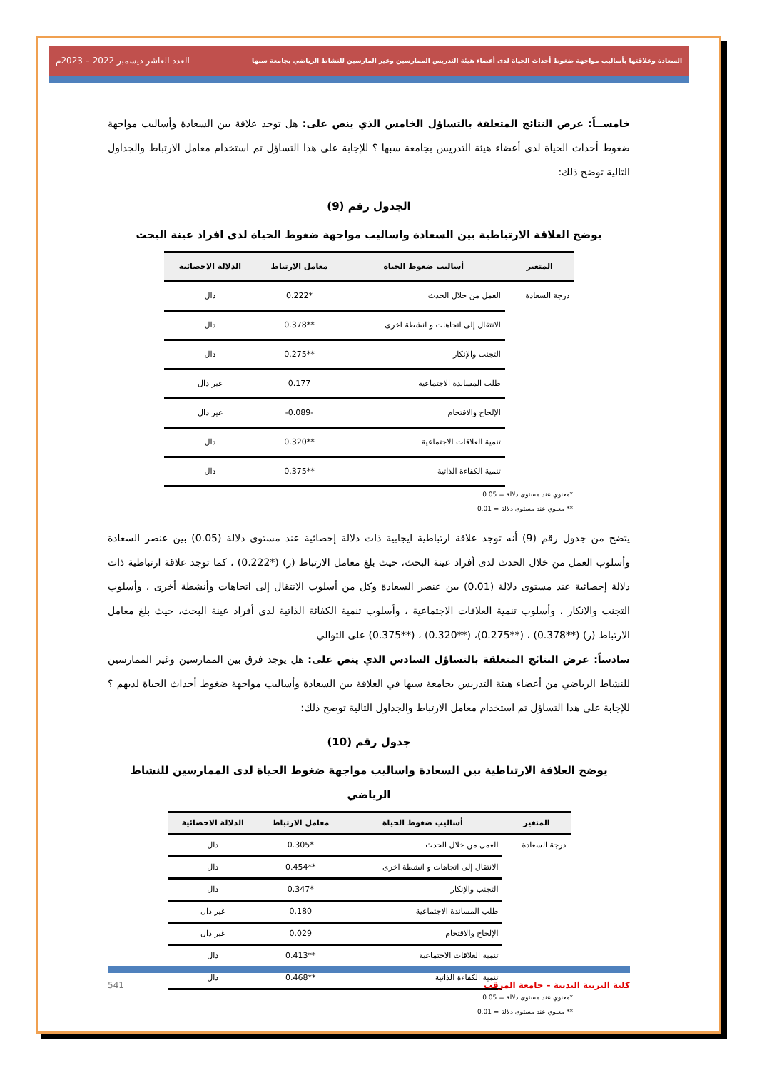السعادة وعلاقتها بأساليب مواجهة ضغوط أحداث الحياة لدى أعضاء هيئة التدريس الممارسين وغير المارسين للنشاط الرياضي بجامعة سبها العدد العاشر ديسمبر 2022 – 2023م
خامســاً: عرض النتائج المتعلقة بالتساؤل الخامس الذي ينص على: هل توجد علاقة بين السعادة وأساليب مواجهة ضغوط أحداث الحياة لدى أعضاء هيئة التدريس بجامعة سبها ؟ للإجابة على هذا التساؤل تم استخدام معامل الارتباط والجداول التالية توضح ذلك:
الجدول رقم (9)
يوضح العلاقة الارتباطية بين السعادة واساليب مواجهة ضغوط الحياة لدى افراد عينة البحث
| المتغير | أساليب ضغوط الحياة | معامل الارتباط | الدلالة الاحصائية |
| --- | --- | --- | --- |
| درجة السعادة | العمل من خلال الحدث | *0.222 | دال |
| | الانتقال إلى اتجاهات و انشطة اخرى | **0.378 | دال |
| | التجنب والإنكار | **0.275 | دال |
| | طلب المساندة الاجتماعية | 0.177 | غير دال |
| | الإلحاح والاقتحام | -0.089- | غير دال |
| | تنمية العلاقات الاجتماعية | **0.320 | دال |
| | تنمية الكفاءة الذاتية | **0.375 | دال |
*معنوي عند مستوى دلالة = 0.05
** معنوي عند مستوى دلالة = 0.01
يتضح من جدول رقم (9) أنه توجد علاقة ارتباطية ايجابية ذات دلالة إحصائية عند مستوى دلالة (0.05) بين عنصر السعادة وأسلوب العمل من خلال الحدث لدى أفراد عينة البحث، حيث بلغ معامل الارتباط (ر) (*0.222) ، كما توجد علاقة ارتباطية ذات دلالة إحصائية عند مستوى دلالة (0.01) بين عنصر السعادة وكل من أسلوب الانتقال إلى اتجاهات وأنشطة أخرى ، وأسلوب التجنب والانكار ، وأسلوب تنمية العلاقات الاجتماعية ، وأسلوب تنمية الكفائة الذاتية لدى أفراد عينة البحث، حيث بلغ معامل الارتباط (ر) (**0.378) ، (**0.275)، (**0.320) ، (**0.375) على التوالي
سادساً: عرض النتائج المتعلقة بالتساؤل السادس الذي ينص على: هل يوجد فرق بين الممارسين وغير الممارسين للنشاط الرياضي من أعضاء هيئة التدريس بجامعة سبها في العلاقة بين السعادة وأساليب مواجهة ضغوط أحداث الحياة لديهم ؟ للإجابة على هذا التساؤل تم استخدام معامل الارتباط والجداول التالية توضح ذلك:
جدول رقم (10)
يوضح العلاقة الارتباطية بين السعادة واساليب مواجهة ضغوط الحياة لدى الممارسين للنشاط الرياضي
| المتغير | أساليب ضغوط الحياة | معامل الارتباط | الدلالة الاحصائية |
| --- | --- | --- | --- |
| درجة السعادة | العمل من خلال الحدث | *0.305 | دال |
| | الانتقال إلى اتجاهات و انشطة اخرى | **0.454 | دال |
| | التجنب والإنكار | *0.347 | دال |
| | طلب المساندة الاجتماعية | 0.180 | غير دال |
| | الإلحاح والاقتحام | 0.029 | غير دال |
| | تنمية العلاقات الاجتماعية | **0.413 | دال |
| | تنمية الكفاءة الذاتية | **0.468 | دال |
*معنوي عند مستوى دلالة = 0.05
** معنوي عند مستوى دلالة = 0.01
كلية التربية البدنية – جامعة المرقب 541